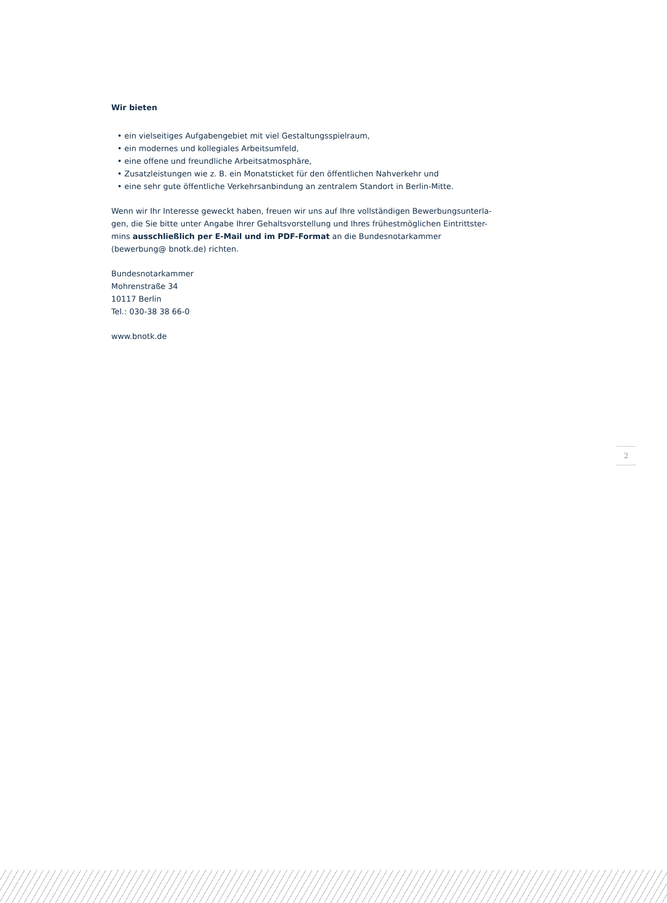Wir bieten
• ein vielseitiges Aufgabengebiet mit viel Gestaltungsspielraum,
• ein modernes und kollegiales Arbeitsumfeld,
• eine offene und freundliche Arbeitsatmosphäre,
• Zusatzleistungen wie z. B. ein Monatsticket für den öffentlichen Nahverkehr und
• eine sehr gute öffentliche Verkehrsanbindung an zentralem Standort in Berlin-Mitte.
Wenn wir Ihr Interesse geweckt haben, freuen wir uns auf Ihre vollständigen Bewerbungsunterla-gen, die Sie bitte unter Angabe Ihrer Gehaltsvorstellung und Ihres frühestmöglichen Eintrittster-mins ausschließlich per E-Mail und im PDF-Format an die Bundesnotarkammer (bewerbung@ bnotk.de) richten.
Bundesnotarkammer
Mohrenstraße 34
10117 Berlin
Tel.: 030-38 38 66-0
www.bnotk.de
2